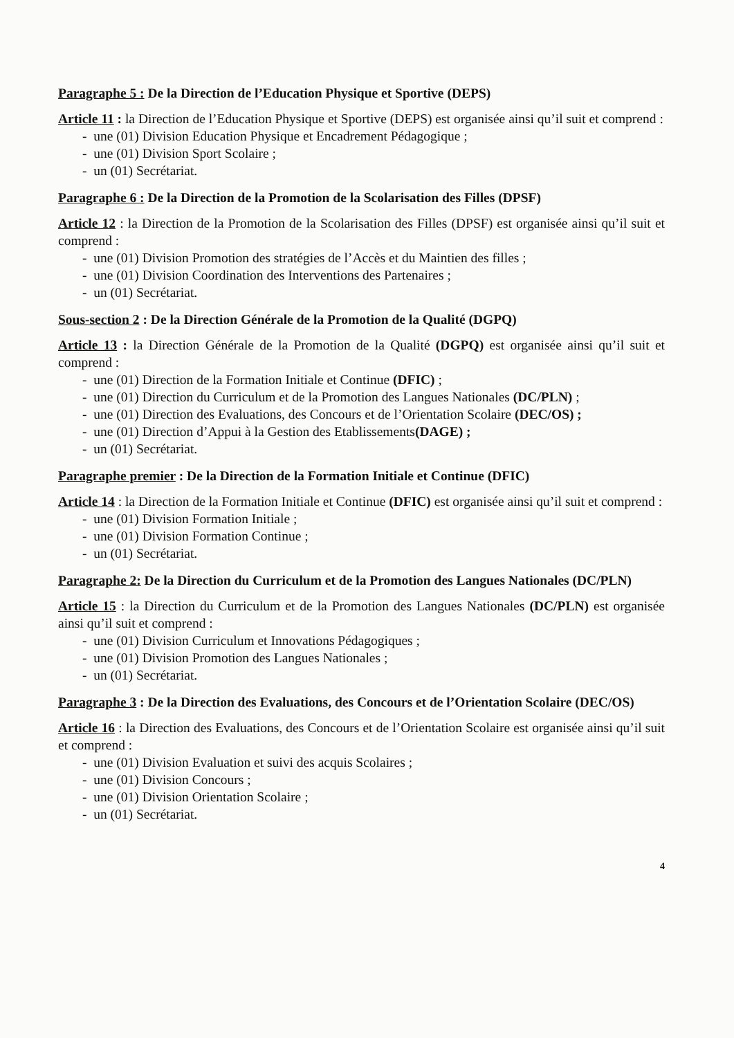Paragraphe 5 : De la Direction de l’Education Physique et Sportive (DEPS)
Article 11 : la Direction de l’Education Physique et Sportive (DEPS) est organisée ainsi qu’il suit et comprend :
- une (01) Division Education Physique et Encadrement Pédagogique ;
- une (01) Division Sport Scolaire ;
- un (01) Secrétariat.
Paragraphe 6 : De la Direction de la Promotion de la Scolarisation des Filles (DPSF)
Article 12 : la Direction de la Promotion de la Scolarisation des Filles (DPSF) est organisée ainsi qu’il suit et comprend :
- une (01) Division Promotion des stratégies de l’Accès et du Maintien des filles ;
- une (01) Division Coordination des Interventions des Partenaires ;
- un (01) Secrétariat.
Sous-section 2 : De la Direction Générale de la Promotion de la Qualité (DGPQ)
Article 13 : la Direction Générale de la Promotion de la Qualité (DGPQ) est organisée ainsi qu’il suit et comprend :
- une (01) Direction de la Formation Initiale et Continue (DFIC) ;
- une (01) Direction du Curriculum et de la Promotion des Langues Nationales (DC/PLN) ;
- une (01) Direction des Evaluations, des Concours et de l’Orientation Scolaire (DEC/OS) ;
- une (01) Direction d’Appui à la Gestion des Etablissements(DAGE) ;
- un (01) Secrétariat.
Paragraphe premier : De la Direction de la Formation Initiale et Continue (DFIC)
Article 14 : la Direction de la Formation Initiale et Continue (DFIC) est organisée ainsi qu’il suit et comprend :
- une (01) Division Formation Initiale ;
- une (01) Division Formation Continue ;
- un (01) Secrétariat.
Paragraphe 2: De la Direction du Curriculum et de la Promotion des Langues Nationales (DC/PLN)
Article 15 : la Direction du Curriculum et de la Promotion des Langues Nationales (DC/PLN) est organisée ainsi qu’il suit et comprend :
- une (01) Division Curriculum et Innovations Pédagogiques ;
- une (01) Division Promotion des Langues Nationales ;
- un (01) Secrétariat.
Paragraphe 3 : De la Direction des Evaluations, des Concours et de l’Orientation Scolaire (DEC/OS)
Article 16 : la Direction des Evaluations, des Concours et de l’Orientation Scolaire est organisée ainsi qu’il suit et comprend :
- une (01) Division Evaluation et suivi des acquis Scolaires ;
- une (01) Division Concours ;
- une (01) Division Orientation Scolaire ;
- un (01) Secrétariat.
4